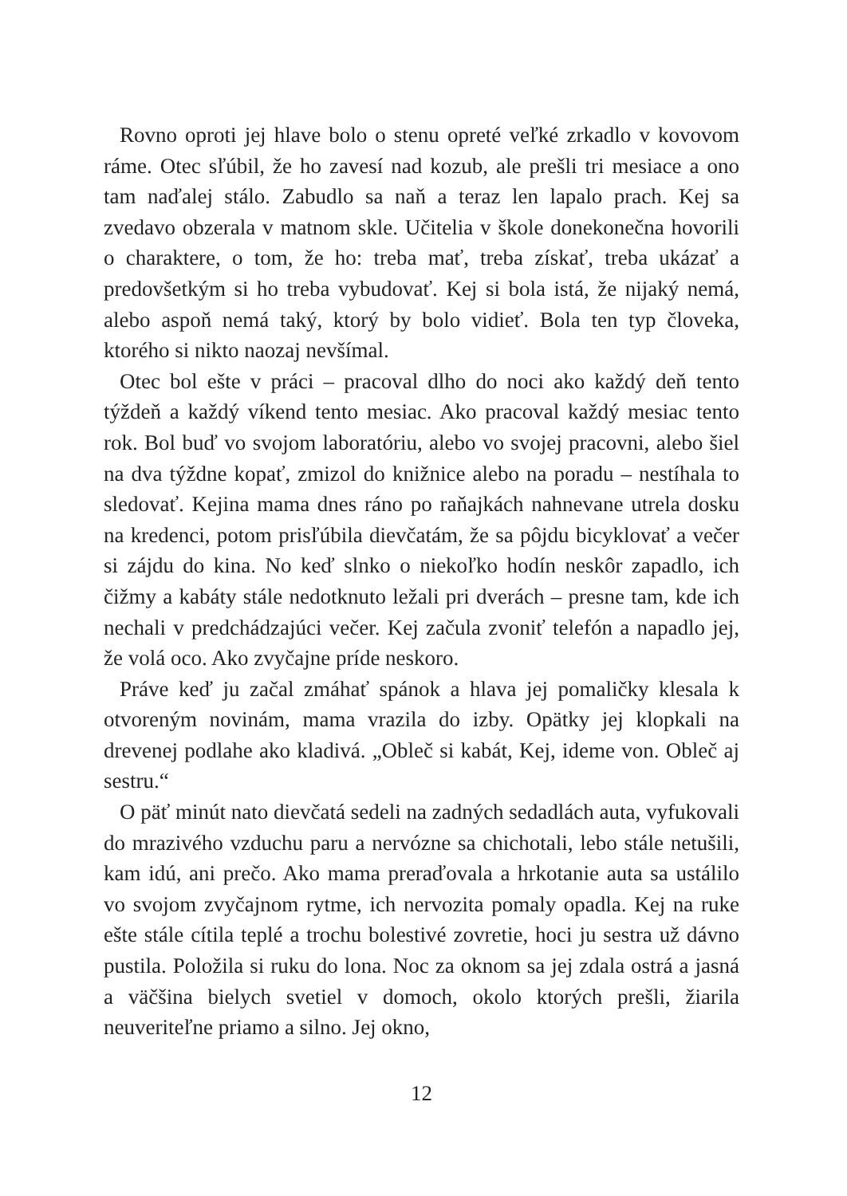Rovno oproti jej hlave bolo o stenu opreté veľké zrkadlo v kovovom ráme. Otec sľúbil, že ho zavesí nad kozub, ale prešli tri mesiace a ono tam naďalej stálo. Zabudlo sa naň a teraz len lapalo prach. Kej sa zvedavo obzerala v matnom skle. Učitelia v škole donekonečna hovorili o charaktere, o tom, že ho: treba mať, treba získať, treba ukázať a predovšetkým si ho treba vybudovať. Kej si bola istá, že nijaký nemá, alebo aspoň nemá taký, ktorý by bolo vidieť. Bola ten typ človeka, ktorého si nikto naozaj nevšímal.
Otec bol ešte v práci – pracoval dlho do noci ako každý deň tento týždeň a každý víkend tento mesiac. Ako pracoval každý mesiac tento rok. Bol buď vo svojom laboratóriu, alebo vo svojej pracovni, alebo šiel na dva týždne kopať, zmizol do knižnice alebo na poradu – nestíhala to sledovať. Kejina mama dnes ráno po raňajkách nahnevane utrela dosku na kredenci, potom prisľúbila dievčatám, že sa pôjdu bicyklovať a večer si zájdu do kina. No keď slnko o niekoľko hodín neskôr zapadlo, ich čižmy a kabáty stále nedotknuto ležali pri dverách – presne tam, kde ich nechali v predchádzajúci večer. Kej začula zvoniť telefón a napadlo jej, že volá oco. Ako zvyčajne príde neskoro.
Práve keď ju začal zmáhať spánok a hlava jej pomaličky klesala k otvoreným novinám, mama vrazila do izby. Opätky jej klopkali na drevenej podlahe ako kladivá. „Obleč si kabát, Kej, ideme von. Obleč aj sestru.“
O päť minút nato dievčatá sedeli na zadných sedadlách auta, vyfukovali do mrazivého vzduchu paru a nervózne sa chichotali, lebo stále netušili, kam idú, ani prečo. Ako mama preraďovala a hrkotanie auta sa ustálilo vo svojom zvyčajnom rytme, ich nervozita pomaly opadla. Kej na ruke ešte stále cítila teplé a trochu bolestivé zovretie, hoci ju sestra už dávno pustila. Položila si ruku do lona. Noc za oknom sa jej zdala ostrá a jasná a väčšina bielych svetiel v domoch, okolo ktorých prešli, žiarila neuveriteľne priamo a silno. Jej okno,
12